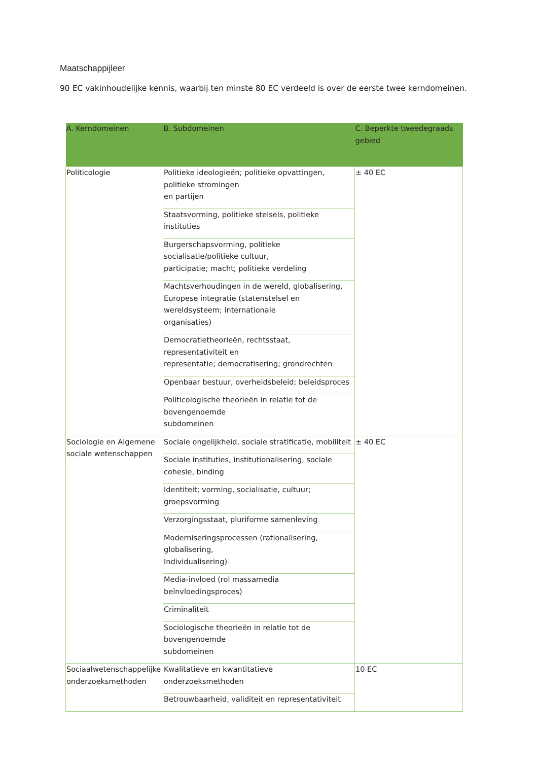Maatschappijleer
90 EC vakinhoudelijke kennis, waarbij ten minste 80 EC verdeeld is over de eerste twee kerndomeinen.
| A. Kerndomeinen | B. Subdomeinen | C. Beperkte tweedegraads gebied |
| --- | --- | --- |
| Politicologie | Politieke ideologieën; politieke opvattingen, politieke stromingen en partijen | ± 40 EC |
| | Staatsvorming, politieke stelsels, politieke instituties | |
| | Burgerschapsvorming, politieke socialisatie/politieke cultuur, participatie; macht; politieke verdeling | |
| | Machtsverhoudingen in de wereld, globalisering, Europese integratie (statenstelsel en wereldsysteem; internationale organisaties) | |
| | Democratietheorieën, rechtsstaat, representativiteit en representatie; democratisering; grondrechten | |
| | Openbaar bestuur, overheidsbeleid; beleidsproces | |
| | Politicologische theorieën in relatie tot de bovengenoemde subdomeinen | |
| Sociologie en Algemene sociale wetenschappen | Sociale ongelijkheid, sociale stratificatie, mobiliteit | ± 40 EC |
| | Sociale instituties, institutionalisering, sociale cohesie, binding | |
| | Identiteit; vorming, socialisatie, cultuur; groepsvorming | |
| | Verzorgingsstaat, pluriforme samenleving | |
| | Moderniseringsprocessen (rationalisering, globalisering, Individualisering) | |
| | Media-invloed (rol massamedia beïnvloedingsproces) | |
| | Criminaliteit | |
| | Sociologische theorieën in relatie tot de bovengenoemde subdomeinen | |
| Sociaalwetenschappelijke onderzoeksmethoden | Kwalitatieve en kwantitatieve onderzoeksmethoden | 10 EC |
| | Betrouwbaarheid, validiteit en representativiteit | |